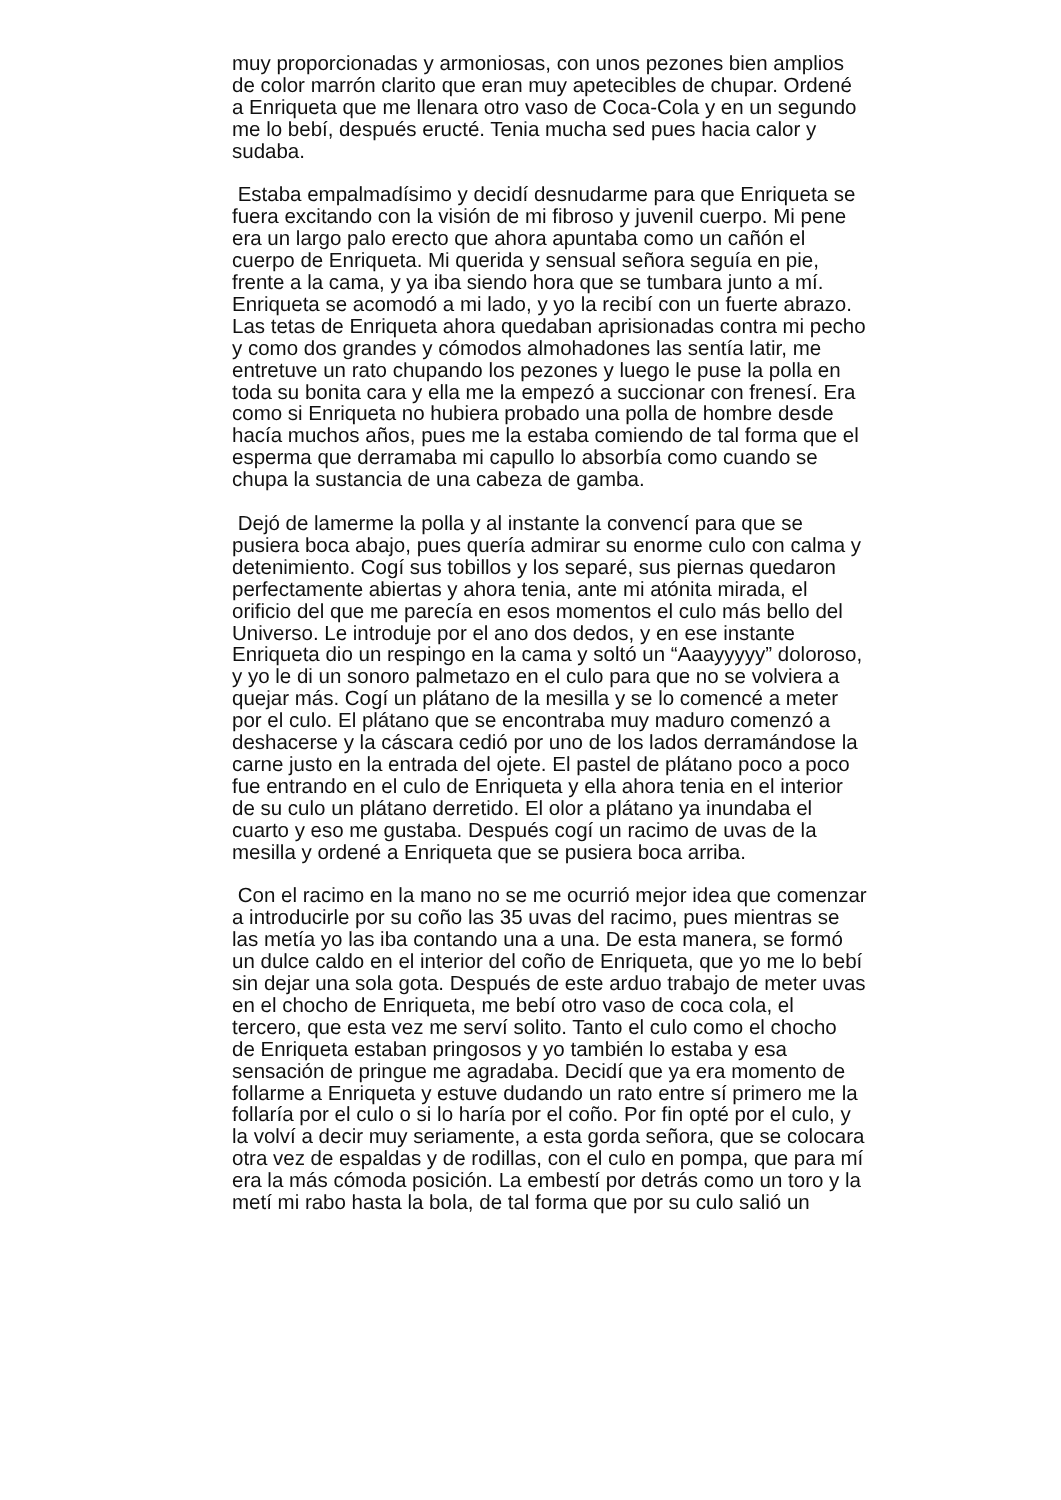muy proporcionadas y armoniosas, con unos pezones bien amplios
de color marrón clarito que eran muy apetecibles de chupar. Ordené
a Enriqueta que me llenara otro vaso de Coca-Cola y en un segundo
me lo bebí, después eructé. Tenia mucha sed pues hacia calor y
sudaba.
Estaba empalmadísimo y decidí desnudarme para que Enriqueta se
fuera excitando con la visión de mi fibroso y juvenil cuerpo. Mi pene
era un largo palo erecto que ahora apuntaba como un cañón el
cuerpo de Enriqueta. Mi querida y sensual señora seguía en pie,
frente a la cama, y ya iba siendo hora que se tumbara junto a mí.
Enriqueta se acomodó a mi lado, y yo la recibí con un fuerte abrazo.
Las tetas de Enriqueta ahora quedaban aprisionadas contra mi pecho
y como dos grandes y cómodos almohadones las sentía latir, me
entretuve un rato chupando los pezones y luego le puse la polla en
toda su bonita cara y ella me la empezó a succionar con frenesí. Era
como si Enriqueta no hubiera probado una polla de hombre desde
hacía muchos años, pues me la estaba comiendo de tal forma que el
esperma que derramaba mi capullo lo absorbía como cuando se
chupa la sustancia de una cabeza de gamba.
Dejó de lamerme la polla y al instante la convencí para que se
pusiera boca abajo, pues quería admirar su enorme culo con calma y
detenimiento. Cogí sus tobillos y los separé, sus piernas quedaron
perfectamente abiertas y ahora tenia, ante mi atónita mirada, el
orificio del que me parecía en esos momentos el culo más bello del
Universo. Le introduje por el ano dos dedos, y en ese instante
Enriqueta dio un respingo en la cama y soltó un “Aaayyyyy” doloroso,
y yo le di un sonoro palmetazo en el culo para que no se volviera a
quejar más. Cogí un plátano de la mesilla y se lo comencé a meter
por el culo. El plátano que se encontraba muy maduro comenzó a
deshacerse y la cáscara cedió por uno de los lados derramándose la
carne justo en la entrada del ojete. El pastel de plátano poco a poco
fue entrando en el culo de Enriqueta y ella ahora tenia en el interior
de su culo un plátano derretido. El olor a plátano ya inundaba el
cuarto y eso me gustaba. Después cogí un racimo de uvas de la
mesilla y ordené a Enriqueta que se pusiera boca arriba.
Con el racimo en la mano no se me ocurrió mejor idea que comenzar
a introducirle por su coño las 35 uvas del racimo, pues mientras se
las metía yo las iba contando una a una. De esta manera, se formó
un dulce caldo en el interior del coño de Enriqueta, que yo me lo bebí
sin dejar una sola gota. Después de este arduo trabajo de meter uvas
en el chocho de Enriqueta, me bebí otro vaso de coca cola, el
tercero, que esta vez me serví solito. Tanto el culo como el chocho
de Enriqueta estaban pringosos y yo también lo estaba y esa
sensación de pringue me agradaba. Decidí que ya era momento de
follarme a Enriqueta y estuve dudando un rato entre sí primero me la
follaría por el culo o si lo haría por el coño. Por fin opté por el culo, y
la volví a decir muy seriamente, a esta gorda señora, que se colocara
otra vez de espaldas y de rodillas, con el culo en pompa, que para mí
era la más cómoda posición. La embestí por detrás como un toro y la
metí mi rabo hasta la bola, de tal forma que por su culo salió un